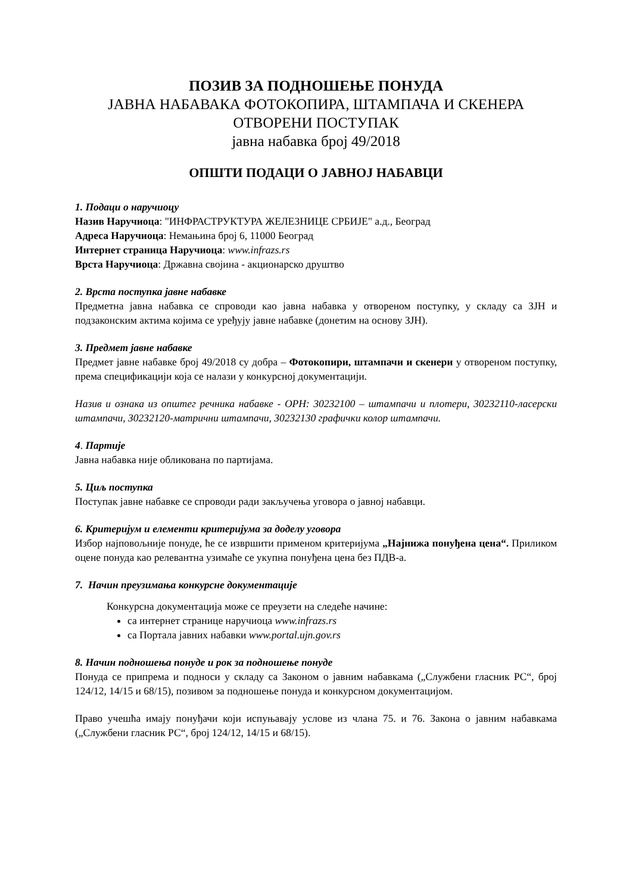ПОЗИВ ЗА ПОДНОШЕЊЕ ПОНУДА
ЈАВНА НАБАВАКА ФОТОКОПИРА, ШТАМПАЧА И СКЕНЕРА
ОТВОРЕНИ ПОСТУПАК
јавна набавка број 49/2018
ОПШТИ ПОДАЦИ О ЈАВНОЈ НАБАВЦИ
1. Подаци о наручиоцу
Назив Наручиоца: "ИНФРАСТРУКТУРА ЖЕЛЕЗНИЦЕ СРБИЈЕ" а.д., Београд
Адреса Наручиоца: Немањина број 6, 11000 Београд
Интернет страница Наручиоца: www.infrazs.rs
Врста Наручиоца: Државна својина - акционарско друштво
2. Врста поступка јавне набавке
Предметна јавна набавка се спроводи као јавна набавка у отвореном поступку, у складу са ЗЈН и подзаконским актима којима се уређују јавне набавке (донетим на основу ЗЈН).
3. Предмет јавне набавке
Предмет јавне набавке број 49/2018 су добра – Фотокопири, штампачи и скенери у отвореном поступку, према спецификацији која се налази у конкурсној документацији.
Назив и ознака из општег речника набавке - ОРН: 30232100 – штампачи и плотери, 30232110-ласерски штампачи, 30232120-матрични штампачи, 30232130 графички колор штампачи.
4. Партије
Јавна набавка није обликована по партијама.
5. Циљ поступка
Поступак јавне набавке се спроводи ради закључења уговора о јавној набавци.
6. Критеријум и елементи критеријума за доделу уговора
Избор најповољније понуде, ће се извршити применом критеријума „Најнижа понуђена цена“. Приликом оцене понуда као релевантна узимаће се укупна понуђена цена без ПДВ-а.
7. Начин преузимања конкурсне документације
Конкурсна документација може се преузети на следеће начине:
са интернет странице наручиоца www.infrazs.rs
са Портала јавних набавки www.portal.ujn.gov.rs
8. Начин подношења понуде и рок за подношење понуде
Понуда се припрема и подноси у складу са Законом о јавним набавкама („Службени гласник РС“, број 124/12, 14/15 и 68/15), позивом за подношење понуда и конкурсном документацијом.
Право учешћа имају понуђачи који испуњавају услове из члана 75. и 76. Закона о јавним набавкама („Службени гласник РС“, број 124/12, 14/15 и 68/15).